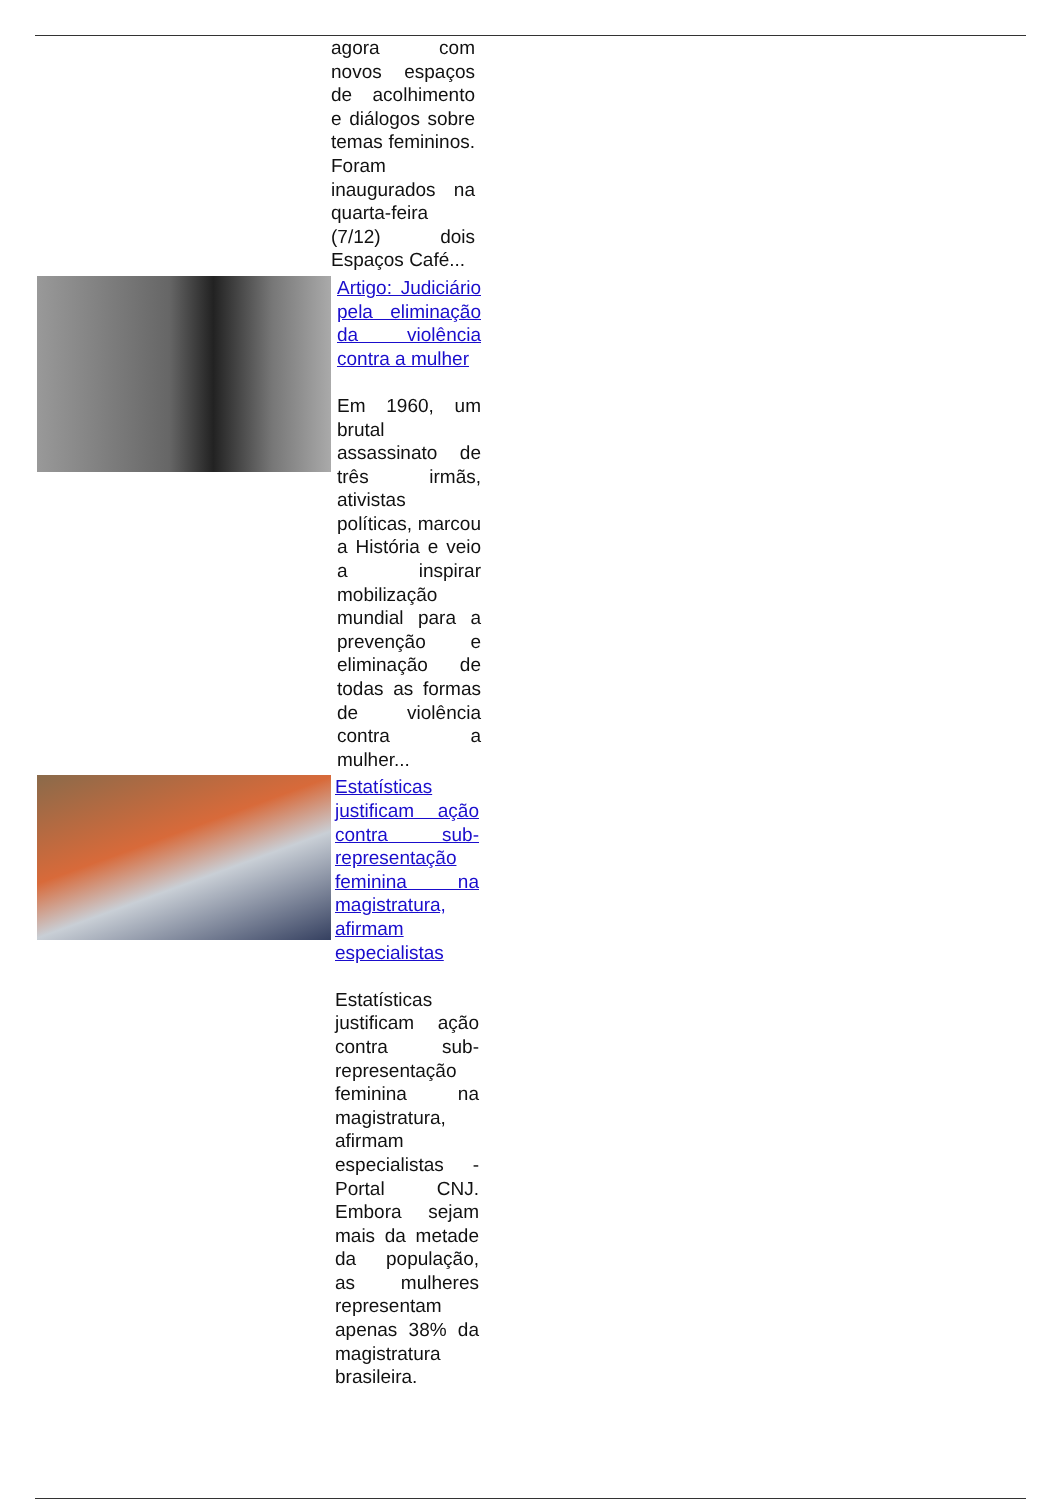agora com novos espaços de acolhimento e diálogos sobre temas femininos. Foram inaugurados na quarta-feira (7/12) dois Espaços Café...
Artigo: Judiciário pela eliminação da violência contra a mulher
Em 1960, um brutal assassinato de três irmãs, ativistas políticas, marcou a História e veio a inspirar mobilização mundial para a prevenção e eliminação de todas as formas de violência contra a mulher...
Estatísticas justificam ação contra sub-representação feminina na magistratura, afirmam especialistas
Estatísticas justificam ação contra sub-representação feminina na magistratura, afirmam especialistas - Portal CNJ. Embora sejam mais da metade da população, as mulheres representam apenas 38% da magistratura brasileira.